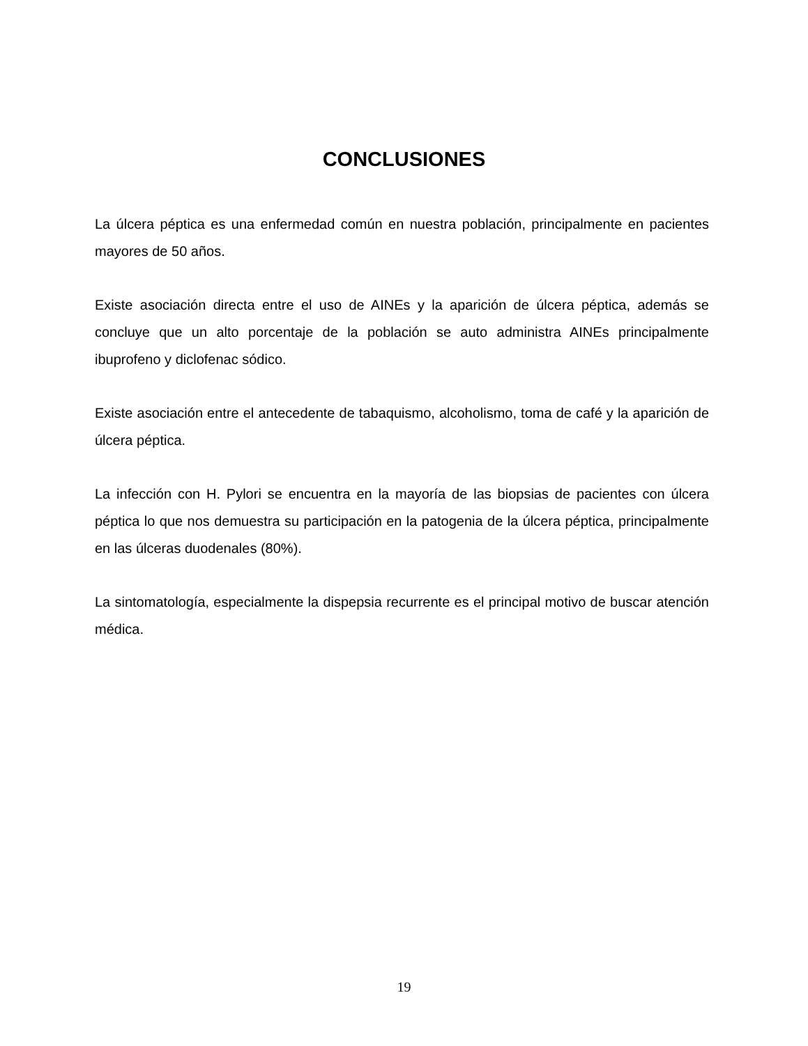CONCLUSIONES
La úlcera péptica es una enfermedad común en nuestra población, principalmente en pacientes mayores de 50 años.
Existe asociación directa entre el uso de AINEs y la aparición de úlcera péptica, además se concluye que un alto porcentaje de la población se auto administra AINEs principalmente ibuprofeno y diclofenac sódico.
Existe asociación entre el antecedente de tabaquismo, alcoholismo, toma de café y la aparición de úlcera péptica.
La infección con H. Pylori se encuentra en la mayoría de las biopsias de pacientes con úlcera péptica lo que nos demuestra su participación en la patogenia de la úlcera péptica, principalmente en las úlceras duodenales (80%).
La sintomatología, especialmente la dispepsia recurrente es el principal motivo de buscar atención médica.
19